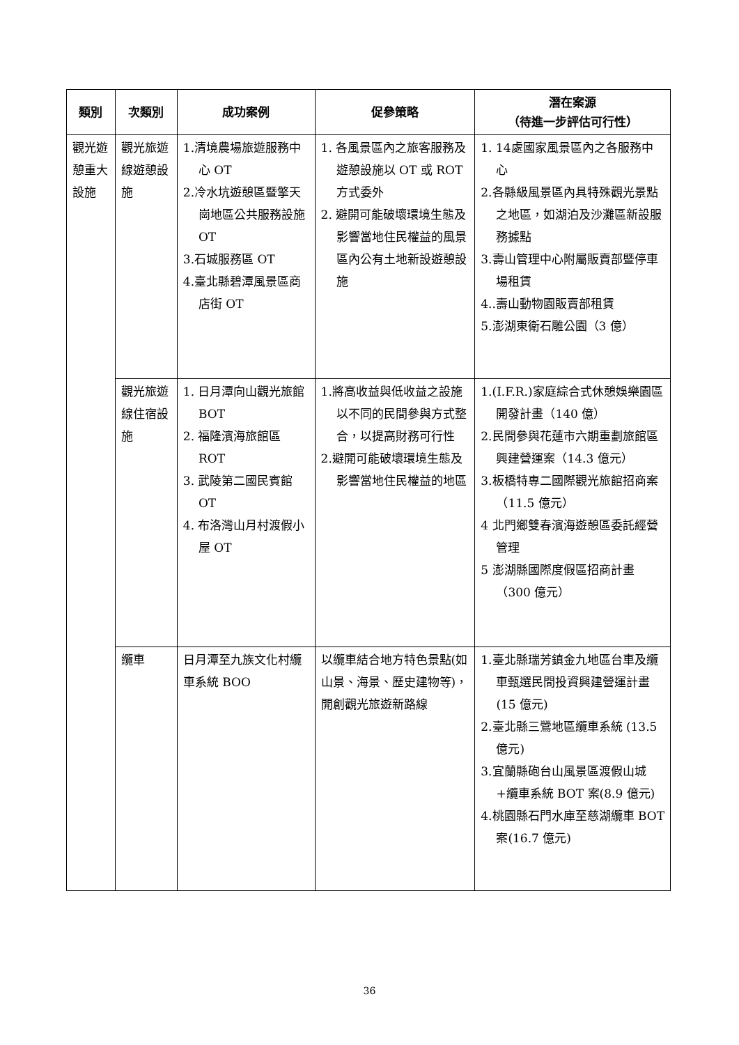| 類別 | 次類別 | 成功案例 | 促參策略 | 潛在案源 （待進一步評估可行性） |
| --- | --- | --- | --- | --- |
| 觀光遊憩重大設施 | 觀光旅遊線遊憩設施 | 1.清境農場旅遊服務中心 OT 2.冷水坑遊憩區暨擎天崗地區公共服務設施 OT 3.石城服務區 OT 4.臺北縣碧潭風景區商店街 OT | 1. 各風景區內之旅客服務及遊憩設施以 OT 或 ROT 方式委外 2. 避開可能破壞環境生態及影響當地住民權益的風景區內公有土地新設遊憩設施 | 1. 14處國家風景區內之各服務中心 2.各縣級風景區內具特殊觀光景點之地區，如湖泊及沙灘區新設服務據點 3.壽山管理中心附屬販賣部暨停車場租賃 4..壽山動物園販賣部租賃 5.澎湖東衛石雕公園（3 億） |
| | 觀光旅遊線住宿設施 | 1. 日月潭向山觀光旅館 BOT 2. 福隆濱海旅館區 ROT 3. 武陵第二國民賓館 OT 4. 布洛灣山月村渡假小屋 OT | 1.將高收益與低收益之設施以不同的民間參與方式整合，以提高財務可行性 2.避開可能破壞環境生態及影響當地住民權益的地區 | 1.(I.F.R.)家庭綜合式休憩娛樂園區開發計畫（140 億） 2.民間參與花蓮市六期重劃旅館區興建營運案（14.3 億元） 3.板橋特專二國際觀光旅館招商案（11.5 億元） 4 北門鄉雙春濱海遊憩區委託經營管理 5 澎湖縣國際度假區招商計畫（300 億元） |
| | 纜車 | 日月潭至九族文化村纜車系統 BOO | 以纜車結合地方特色景點(如山景、海景、歷史建物等)，開創觀光旅遊新路線 | 1.臺北縣瑞芳鎮金九地區台車及纜車甄選民間投資興建營運計畫(15 億元) 2.臺北縣三鶯地區纜車系統 (13.5 億元) 3.宜蘭縣砲台山風景區渡假山城+纜車系統 BOT 案(8.9 億元) 4.桃園縣石門水庫至慈湖纜車 BOT 案(16.7 億元) |
36